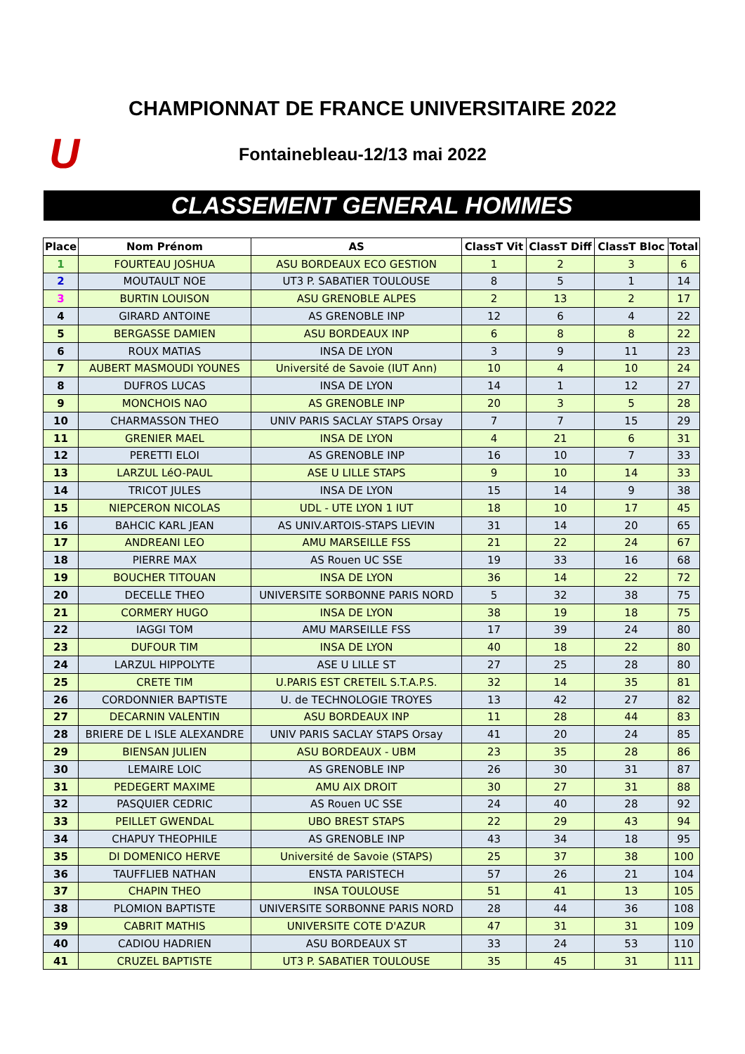CHAMPIONNAT DE FRANCE UNIVERSITAIRE 2022
U
Fontainebleau-12/13 mai 2022
CLASSEMENT GENERAL HOMMES
| Place | Nom Prénom | AS | ClassT Vit | ClassT Diff | ClassT Bloc | Total |
| --- | --- | --- | --- | --- | --- | --- |
| 1 | FOURTEAU JOSHUA | ASU BORDEAUX ECO GESTION | 1 | 2 | 3 | 6 |
| 2 | MOUTAULT NOE | UT3 P. SABATIER TOULOUSE | 8 | 5 | 1 | 14 |
| 3 | BURTIN LOUISON | ASU GRENOBLE ALPES | 2 | 13 | 2 | 17 |
| 4 | GIRARD ANTOINE | AS GRENOBLE INP | 12 | 6 | 4 | 22 |
| 5 | BERGASSE DAMIEN | ASU BORDEAUX INP | 6 | 8 | 8 | 22 |
| 6 | ROUX MATIAS | INSA DE LYON | 3 | 9 | 11 | 23 |
| 7 | AUBERT MASMOUDI YOUNES | Université de Savoie (IUT Ann) | 10 | 4 | 10 | 24 |
| 8 | DUFROS LUCAS | INSA DE LYON | 14 | 1 | 12 | 27 |
| 9 | MONCHOIS NAO | AS GRENOBLE INP | 20 | 3 | 5 | 28 |
| 10 | CHARMASSON THEO | UNIV PARIS SACLAY STAPS Orsay | 7 | 7 | 15 | 29 |
| 11 | GRENIER MAEL | INSA DE LYON | 4 | 21 | 6 | 31 |
| 12 | PERETTI ELOI | AS GRENOBLE INP | 16 | 10 | 7 | 33 |
| 13 | LARZUL LéO-PAUL | ASE U LILLE STAPS | 9 | 10 | 14 | 33 |
| 14 | TRICOT JULES | INSA DE LYON | 15 | 14 | 9 | 38 |
| 15 | NIEPCERON NICOLAS | UDL - UTE LYON 1 IUT | 18 | 10 | 17 | 45 |
| 16 | BAHCIC KARL JEAN | AS UNIV.ARTOIS-STAPS LIEVIN | 31 | 14 | 20 | 65 |
| 17 | ANDREANI LEO | AMU MARSEILLE FSS | 21 | 22 | 24 | 67 |
| 18 | PIERRE MAX | AS Rouen UC SSE | 19 | 33 | 16 | 68 |
| 19 | BOUCHER TITOUAN | INSA DE LYON | 36 | 14 | 22 | 72 |
| 20 | DECELLE THEO | UNIVERSITE SORBONNE PARIS NORD | 5 | 32 | 38 | 75 |
| 21 | CORMERY HUGO | INSA DE LYON | 38 | 19 | 18 | 75 |
| 22 | IAGGI TOM | AMU MARSEILLE FSS | 17 | 39 | 24 | 80 |
| 23 | DUFOUR TIM | INSA DE LYON | 40 | 18 | 22 | 80 |
| 24 | LARZUL HIPPOLYTE | ASE U LILLE ST | 27 | 25 | 28 | 80 |
| 25 | CRETE TIM | U.PARIS EST CRETEIL S.T.A.P.S. | 32 | 14 | 35 | 81 |
| 26 | CORDONNIER BAPTISTE | U. de TECHNOLOGIE TROYES | 13 | 42 | 27 | 82 |
| 27 | DECARNIN VALENTIN | ASU BORDEAUX INP | 11 | 28 | 44 | 83 |
| 28 | BRIERE DE L ISLE ALEXANDRE | UNIV PARIS SACLAY STAPS Orsay | 41 | 20 | 24 | 85 |
| 29 | BIENSAN JULIEN | ASU BORDEAUX - UBM | 23 | 35 | 28 | 86 |
| 30 | LEMAIRE LOIC | AS GRENOBLE INP | 26 | 30 | 31 | 87 |
| 31 | PEDEGERT MAXIME | AMU AIX DROIT | 30 | 27 | 31 | 88 |
| 32 | PASQUIER CEDRIC | AS Rouen UC SSE | 24 | 40 | 28 | 92 |
| 33 | PEILLET GWENDAL | UBO BREST STAPS | 22 | 29 | 43 | 94 |
| 34 | CHAPUY THEOPHILE | AS GRENOBLE INP | 43 | 34 | 18 | 95 |
| 35 | DI DOMENICO HERVE | Université de Savoie (STAPS) | 25 | 37 | 38 | 100 |
| 36 | TAUFFLIEB NATHAN | ENSTA PARISTECH | 57 | 26 | 21 | 104 |
| 37 | CHAPIN THEO | INSA TOULOUSE | 51 | 41 | 13 | 105 |
| 38 | PLOMION BAPTISTE | UNIVERSITE SORBONNE PARIS NORD | 28 | 44 | 36 | 108 |
| 39 | CABRIT MATHIS | UNIVERSITE COTE D'AZUR | 47 | 31 | 31 | 109 |
| 40 | CADIOU HADRIEN | ASU BORDEAUX ST | 33 | 24 | 53 | 110 |
| 41 | CRUZEL BAPTISTE | UT3 P. SABATIER TOULOUSE | 35 | 45 | 31 | 111 |